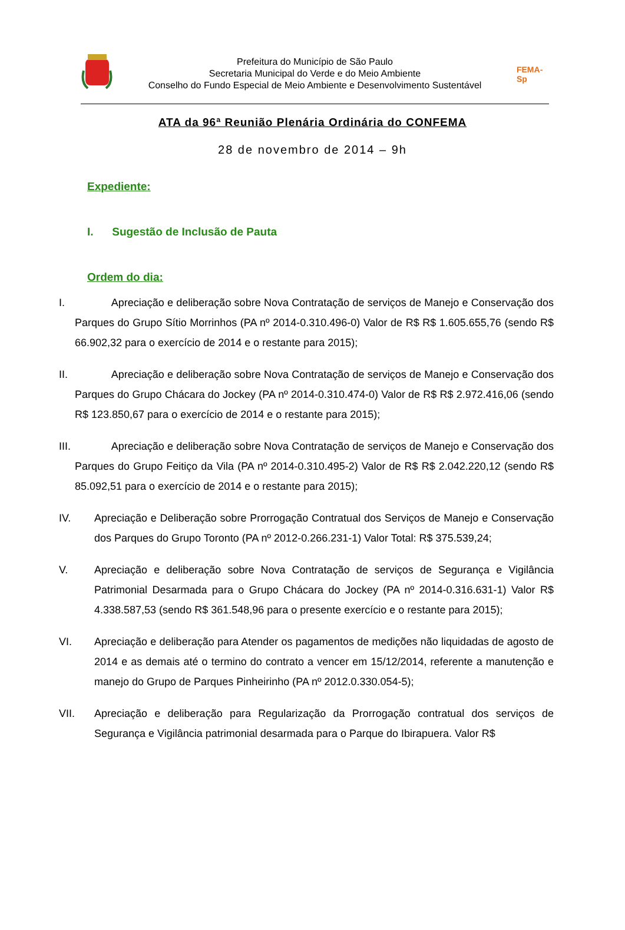Prefeitura do Município de São Paulo
Secretaria Municipal do Verde e do Meio Ambiente
Conselho do Fundo Especial de Meio Ambiente e Desenvolvimento Sustentável
FEMA-Sp
ATA da 96ª Reunião Plenária Ordinária do CONFEMA
28 de novembro de 2014 – 9h
Expediente:
I. Sugestão de Inclusão de Pauta
Ordem do dia:
I. Apreciação e deliberação sobre Nova Contratação de serviços de Manejo e Conservação dos Parques do Grupo Sítio Morrinhos (PA nº 2014-0.310.496-0) Valor de R$ R$ 1.605.655,76 (sendo R$ 66.902,32 para o exercício de 2014 e o restante para 2015);
II. Apreciação e deliberação sobre Nova Contratação de serviços de Manejo e Conservação dos Parques do Grupo Chácara do Jockey (PA nº 2014-0.310.474-0) Valor de R$ R$ 2.972.416,06 (sendo R$ 123.850,67 para o exercício de 2014 e o restante para 2015);
III. Apreciação e deliberação sobre Nova Contratação de serviços de Manejo e Conservação dos Parques do Grupo Feitiço da Vila (PA nº 2014-0.310.495-2) Valor de R$ R$ 2.042.220,12 (sendo R$ 85.092,51 para o exercício de 2014 e o restante para 2015);
IV. Apreciação e Deliberação sobre Prorrogação Contratual dos Serviços de Manejo e Conservação dos Parques do Grupo Toronto (PA nº 2012-0.266.231-1) Valor Total: R$ 375.539,24;
V. Apreciação e deliberação sobre Nova Contratação de serviços de Segurança e Vigilância Patrimonial Desarmada para o Grupo Chácara do Jockey (PA nº 2014-0.316.631-1) Valor R$ 4.338.587,53 (sendo R$ 361.548,96 para o presente exercício e o restante para 2015);
VI. Apreciação e deliberação para Atender os pagamentos de medições não liquidadas de agosto de 2014 e as demais até o termino do contrato a vencer em 15/12/2014, referente a manutenção e manejo do Grupo de Parques Pinheirinho (PA nº 2012.0.330.054-5);
VII. Apreciação e deliberação para Regularização da Prorrogação contratual dos serviços de Segurança e Vigilância patrimonial desarmada para o Parque do Ibirapuera. Valor R$